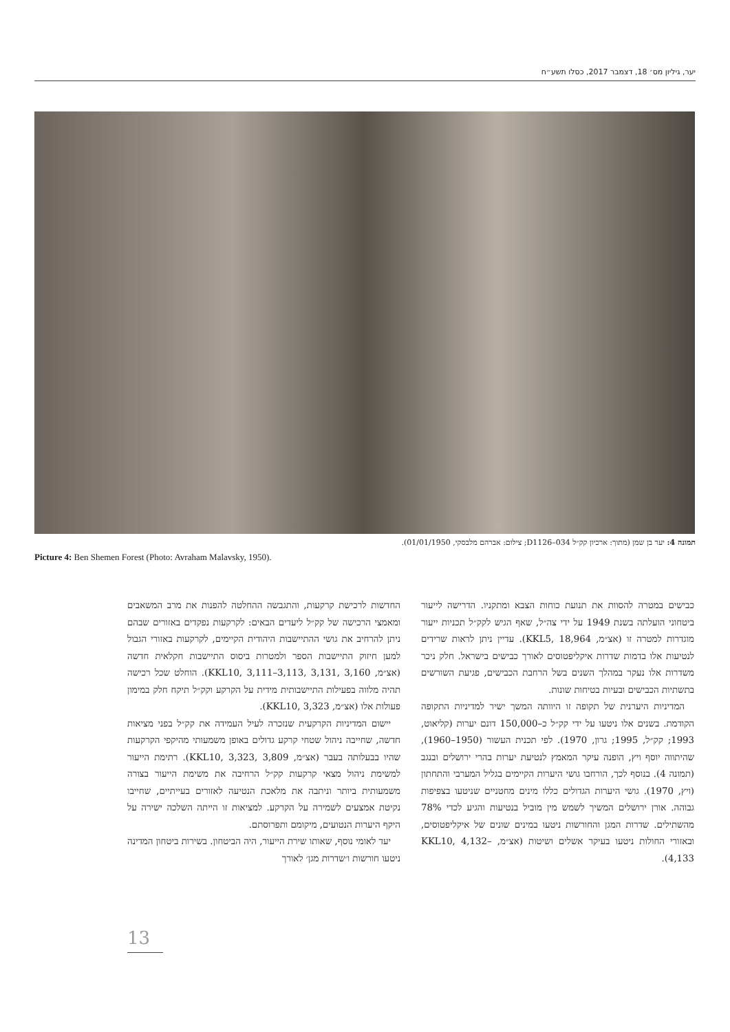יער, גיליון מס׳ 18, דצמבר 2017, כסלו תשע״ח
תמונה 4: יער בן שמן (מתוך: ארכיון קק״ל D1126–034; צילום: אברהם מלבסקי, 01/01/1950).
Picture 4: Ben Shemen Forest (Photo: Avraham Malavsky, 1950).
החדשות לרכישת קרקעות, והתגבשה ההחלטה להפנות את מרב המשאבים ומאמצי הרכישה של קק״ל ליעדים הבאים: לקרקעות נפקדים באזורים שבהם ניתן להרחיב את גושי ההתיישבות היהודית הקיימים, לקרקעות באזורי הגבול למען חיזוק התיישבות הספר ולמטרות ביסוס התיישבות חקלאית חדשה (אצ״מ, KKL10, 3,111–3,113, 3,131, 3,160). הוחלט שכל רכישה תהיה מלווה בפעילות התיישבותית מידית על הקרקע וקק״ל תיקח חלק במימון פעולות אלו (אצ״מ, KKL10, 3,323).
יישום המדיניות הקרקעית שנזכרה לעיל העמידה את קק״ל בפני מציאות חדשה, שחייבה ניהול שטחי קרקע גדולים באופן משמעותי מהיקפי הקרקעות שהיו בבעלותה בעבר (אצ״מ, KKL10, 3,323, 3,809). רתימת הייעור למשימת ניהול מצאי קרקעות קק״ל הרחיבה את משימת הייעור בצורה משמעותית ביותר וניתבה את מלאכת הנטיעה לאזורים בעייתיים, שחייבו נקיטת אמצעים לשמירה על הקרקע. למציאות זו הייתה השלכה ישירה על היקף היערות הנטועים, מיקומם ותפרוסתם.
יעד לאומי נוסף, שאותו שירת הייעור, היה הביטחון. בשירות ביטחון המדינה ניטעו חורשות ו׳שדרות מגן׳ לאורך
כבישים במטרה להסוות את תנועת כוחות הצבא ומתקניו. הדרישה לייעור ביטחוני הועלתה בשנת 1949 על ידי צה״ל, שאף הגיש לקק״ל תכניות ייעור מוגדרות למטרה זו (אצ״מ, KKL5, 18,964). עדיין ניתן לראות שרידים לנטיעות אלו בדמות שדרות איקליפטוסים לאורך כבישים בישראל. חלק ניכר משדרות אלו נעקר במהלך השנים בשל הרחבת הכבישים, פגיעת השורשים בתשתיות הכבישים ובעיות בטיחות שונות.
המדיניות היערנית של תקופה זו היוותה המשך ישיר למדיניות התקופה הקודמת. בשנים אלו ניטעו על ידי קק״ל כ–150,000 דונם יערות (קליאוט, 1993; קק״ל, 1995; גרון, 1970). לפי תכנית העשור (1950–1960), שהיתווה יוסף ויץ, הופנה עיקר המאמץ לנטיעת יערות בהרי ירושלים ובנגב (תמונה 4). בנוסף לכך, הורחבו גושי היערות הקיימים בגליל המערבי והתחתון (ויץ, 1970). גושי היערות הגדולים כללו מינים מחטניים שניטעו בצפיפות גבוהה. אורן ירושלים המשיך לשמש מין מוביל בנטיעות והגיע לכדי 78% מהשתילים. שדרות המגן והחורשות ניטעו במינים שונים של איקליפטוסים, ובאזורי החולות ניטעו בעיקר אשלים ושיטות (אצ״מ, KKL10, 4,132–4,133).
13